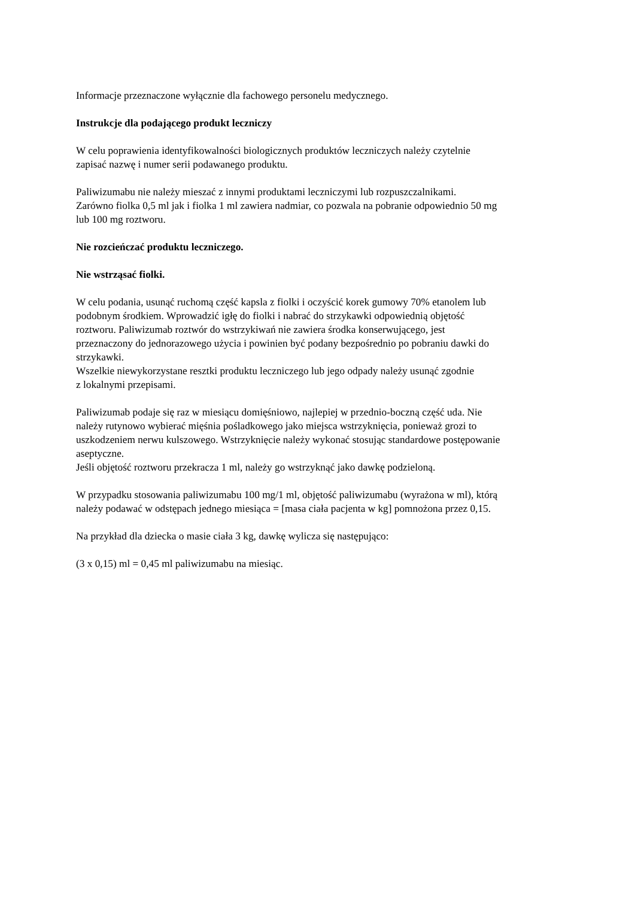Informacje przeznaczone wyłącznie dla fachowego personelu medycznego.
Instrukcje dla podającego produkt leczniczy
W celu poprawienia identyfikowalności biologicznych produktów leczniczych należy czytelnie
zapisać nazwę i numer serii podawanego produktu.
Paliwizumabu nie należy mieszać z innymi produktami leczniczymi lub rozpuszczalnikami.
Zarówno fiolka 0,5 ml jak i fiolka 1 ml zawiera nadmiar, co pozwala na pobranie odpowiednio 50 mg
lub 100 mg roztworu.
Nie rozcieńczać produktu leczniczego.
Nie wstrząsać fiolki.
W celu podania, usunąć ruchomą część kapsla z fiolki i oczyścić korek gumowy 70% etanolem lub
podobnym środkiem. Wprowadzić igłę do fiolki i nabrać do strzykawki odpowiednią objętość
roztworu. Paliwizumab roztwór do wstrzykiwań nie zawiera środka konserwującego, jest
przeznaczony do jednorazowego użycia i powinien być podany bezpośrednio po pobraniu dawki do
strzykawki.
Wszelkie niewykorzystane resztki produktu leczniczego lub jego odpady należy usunąć zgodnie
z lokalnymi przepisami.
Paliwizumab podaje się raz w miesiącu domięśniowo, najlepiej w przednio-boczną część uda. Nie
należy rutynowo wybierać mięśnia pośladkowego jako miejsca wstrzyknięcia, ponieważ grozi to
uszkodzeniem nerwu kulszowego. Wstrzyknięcie należy wykonać stosując standardowe postępowanie
aseptyczne.
Jeśli objętość roztworu przekracza 1 ml, należy go wstrzyknąć jako dawkę podzieloną.
W przypadku stosowania paliwizumabu 100 mg/1 ml, objętość paliwizumabu (wyrażona w ml), którą
należy podawać w odstępach jednego miesiąca = [masa ciała pacjenta w kg] pomnożona przez 0,15.
Na przykład dla dziecka o masie ciała 3 kg, dawkę wylicza się następująco:
(3 x 0,15) ml = 0,45 ml paliwizumabu na miesiąc.